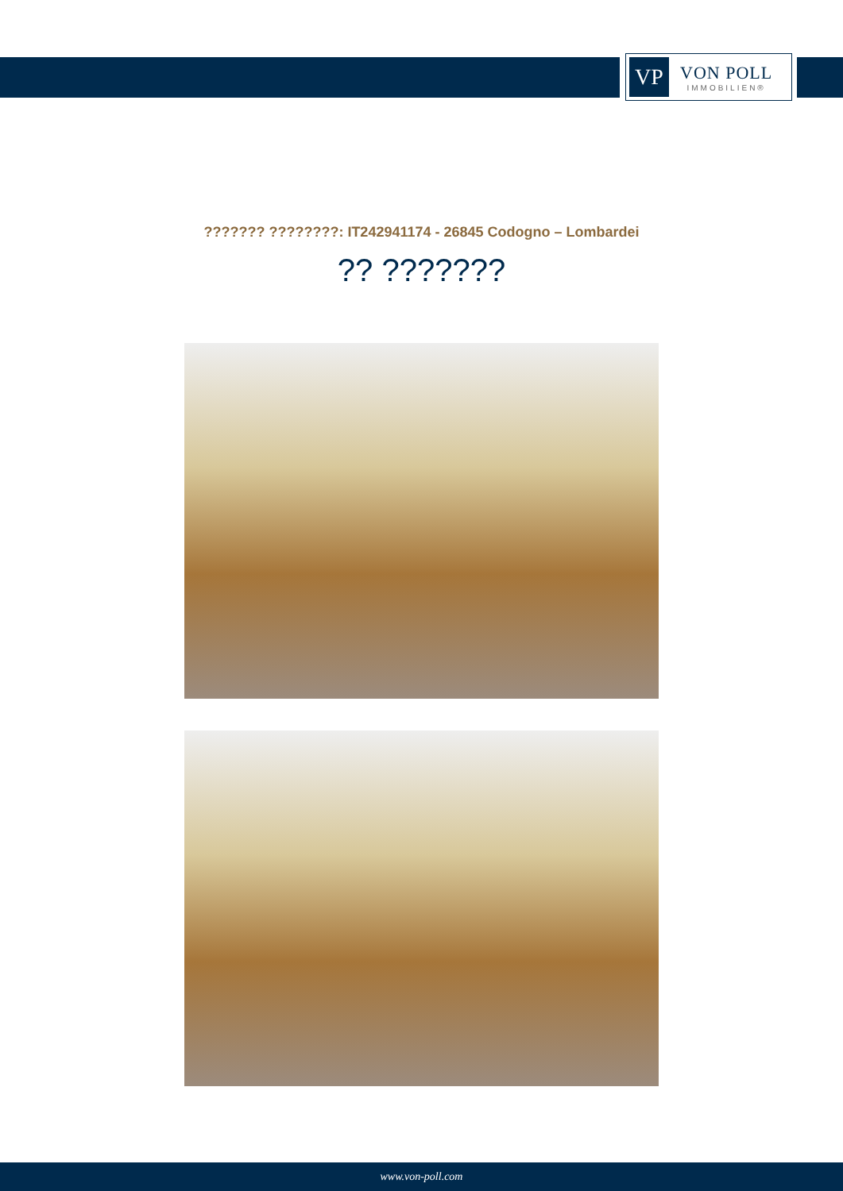VP
VON POLL
IMMOBILIEN®
??????? ????????: IT242941174 - 26845 Codogno – Lombardei
?? ???????
www.von-poll.com